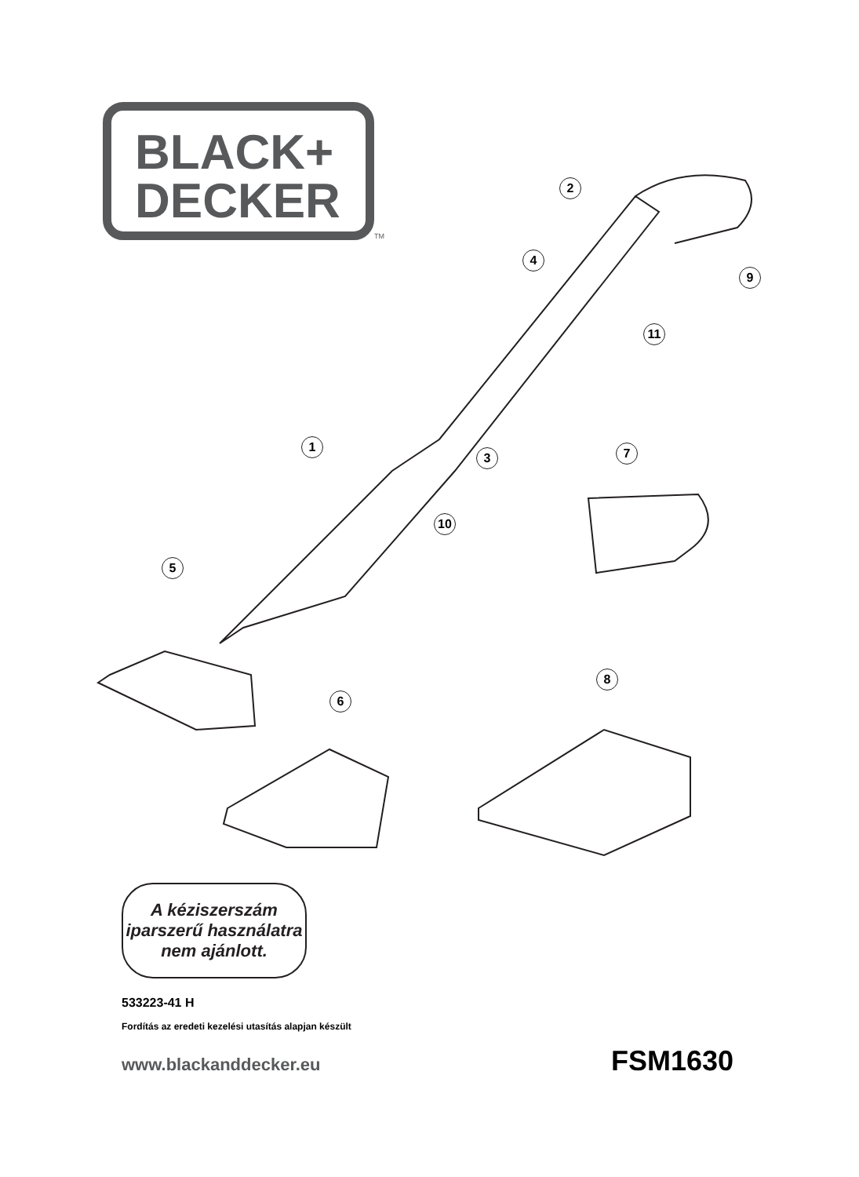BLACK+
DECKER
TM
2
4
9
11
1
3 7
10
5
8
6
A kéziszerszám
iparszerű használatra
nem ajánlott.
533223-41 H
Fordítás az eredeti kezelési utasítás alapjan készült
www.blackanddecker.eu FSM1630